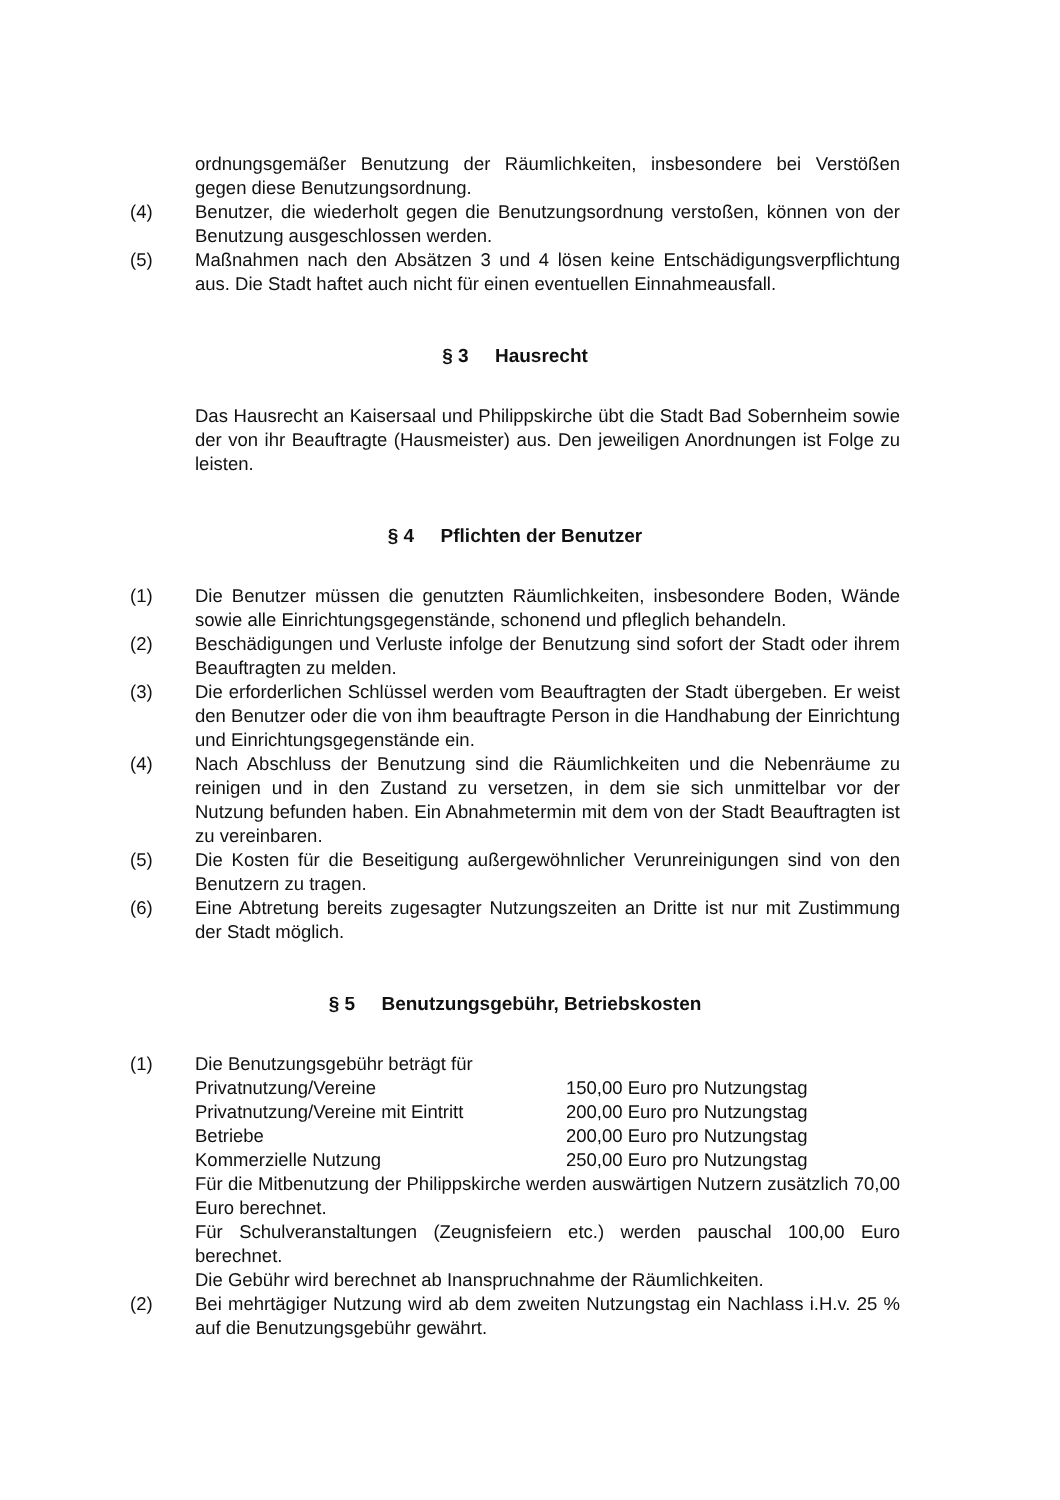ordnungsgemäßer Benutzung der Räumlichkeiten, insbesondere bei Verstößen gegen diese Benutzungsordnung.
(4) Benutzer, die wiederholt gegen die Benutzungsordnung verstoßen, können von der Benutzung ausgeschlossen werden.
(5) Maßnahmen nach den Absätzen 3 und 4 lösen keine Entschädigungsverpflichtung aus. Die Stadt haftet auch nicht für einen eventuellen Einnahmeausfall.
§ 3 Hausrecht
Das Hausrecht an Kaisersaal und Philippskirche übt die Stadt Bad Sobernheim sowie der von ihr Beauftragte (Hausmeister) aus. Den jeweiligen Anordnungen ist Folge zu leisten.
§ 4 Pflichten der Benutzer
(1) Die Benutzer müssen die genutzten Räumlichkeiten, insbesondere Boden, Wände sowie alle Einrichtungsgegenstände, schonend und pfleglich behandeln.
(2) Beschädigungen und Verluste infolge der Benutzung sind sofort der Stadt oder ihrem Beauftragten zu melden.
(3) Die erforderlichen Schlüssel werden vom Beauftragten der Stadt übergeben. Er weist den Benutzer oder die von ihm beauftragte Person in die Handhabung der Einrichtung und Einrichtungsgegenstände ein.
(4) Nach Abschluss der Benutzung sind die Räumlichkeiten und die Nebenräume zu reinigen und in den Zustand zu versetzen, in dem sie sich unmittelbar vor der Nutzung befunden haben. Ein Abnahmetermin mit dem von der Stadt Beauftragten ist zu vereinbaren.
(5) Die Kosten für die Beseitigung außergewöhnlicher Verunreinigungen sind von den Benutzern zu tragen.
(6) Eine Abtretung bereits zugesagter Nutzungszeiten an Dritte ist nur mit Zustimmung der Stadt möglich.
§ 5 Benutzungsgebühr, Betriebskosten
(1) Die Benutzungsgebühr beträgt für
| Privatnutzung/Vereine | 150,00 Euro pro Nutzungstag |
| Privatnutzung/Vereine mit Eintritt | 200,00 Euro pro Nutzungstag |
| Betriebe | 200,00 Euro pro Nutzungstag |
| Kommerzielle Nutzung | 250,00 Euro pro Nutzungstag |
Für die Mitbenutzung der Philippskirche werden auswärtigen Nutzern zusätzlich 70,00 Euro berechnet.
Für Schulveranstaltungen (Zeugnisfeiern etc.) werden pauschal 100,00 Euro berechnet.
Die Gebühr wird berechnet ab Inanspruchnahme der Räumlichkeiten.
(2) Bei mehrtägiger Nutzung wird ab dem zweiten Nutzungstag ein Nachlass i.H.v. 25 % auf die Benutzungsgebühr gewährt.